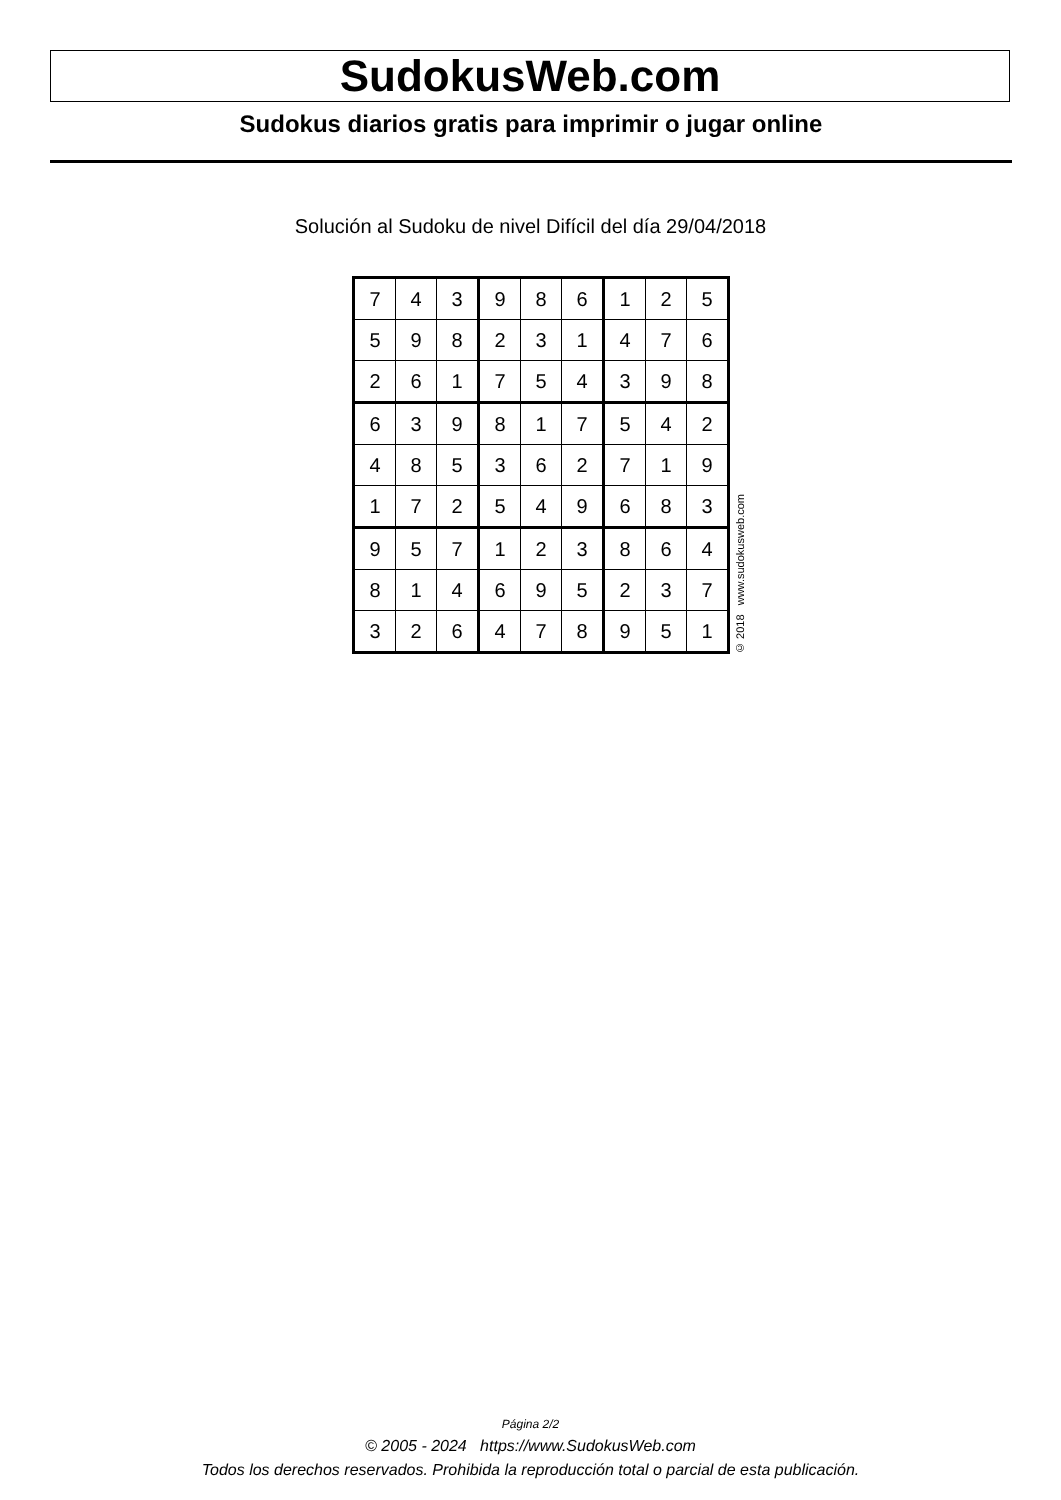SudokusWeb.com
Sudokus diarios gratis para imprimir o jugar online
Solución al Sudoku de nivel Difícil del día 29/04/2018
| 7 | 4 | 3 | 9 | 8 | 6 | 1 | 2 | 5 |
| 5 | 9 | 8 | 2 | 3 | 1 | 4 | 7 | 6 |
| 2 | 6 | 1 | 7 | 5 | 4 | 3 | 9 | 8 |
| 6 | 3 | 9 | 8 | 1 | 7 | 5 | 4 | 2 |
| 4 | 8 | 5 | 3 | 6 | 2 | 7 | 1 | 9 |
| 1 | 7 | 2 | 5 | 4 | 9 | 6 | 8 | 3 |
| 9 | 5 | 7 | 1 | 2 | 3 | 8 | 6 | 4 |
| 8 | 1 | 4 | 6 | 9 | 5 | 2 | 3 | 7 |
| 3 | 2 | 6 | 4 | 7 | 8 | 9 | 5 | 1 |
© 2018 www.sudokusweb.com
Página 2/2
© 2005 - 2024 https://www.SudokusWeb.com
Todos los derechos reservados. Prohibida la reproducción total o parcial de esta publicación.